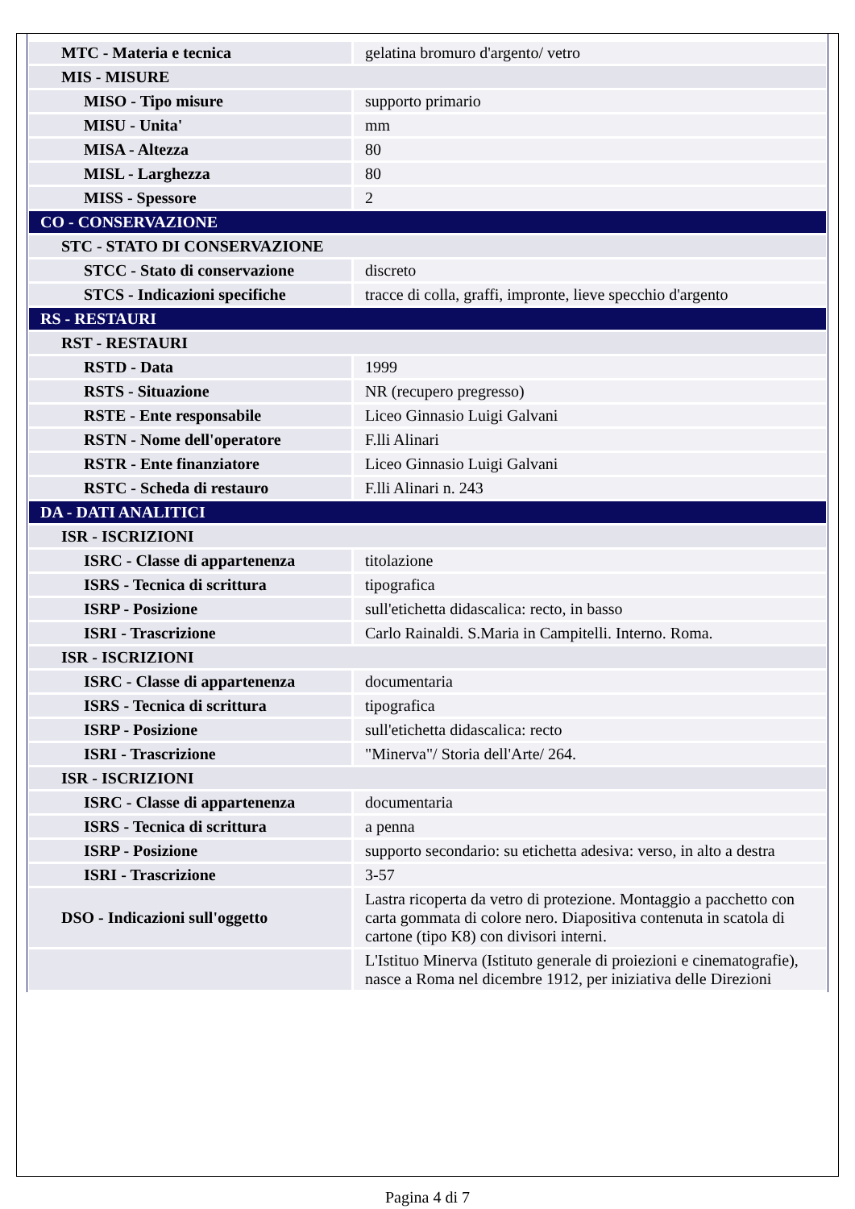| MTC - Materia e tecnica | gelatina bromuro d'argento/ vetro |
| MIS - MISURE | |
| MISO - Tipo misure | supporto primario |
| MISU - Unita' | mm |
| MISA - Altezza | 80 |
| MISL - Larghezza | 80 |
| MISS - Spessore | 2 |
| CO - CONSERVAZIONE | |
| STC - STATO DI CONSERVAZIONE | |
| STCC - Stato di conservazione | discreto |
| STCS - Indicazioni specifiche | tracce di colla, graffi, impronte, lieve specchio d'argento |
| RS - RESTAURI | |
| RST - RESTAURI | |
| RSTD - Data | 1999 |
| RSTS - Situazione | NR (recupero pregresso) |
| RSTE - Ente responsabile | Liceo Ginnasio Luigi Galvani |
| RSTN - Nome dell'operatore | F.lli Alinari |
| RSTR - Ente finanziatore | Liceo Ginnasio Luigi Galvani |
| RSTC - Scheda di restauro | F.lli Alinari n. 243 |
| DA - DATI ANALITICI | |
| ISR - ISCRIZIONI | |
| ISRC - Classe di appartenenza | titolazione |
| ISRS - Tecnica di scrittura | tipografica |
| ISRP - Posizione | sull'etichetta didascalica: recto, in basso |
| ISRI - Trascrizione | Carlo Rainaldi. S.Maria in Campitelli. Interno. Roma. |
| ISR - ISCRIZIONI | |
| ISRC - Classe di appartenenza | documentaria |
| ISRS - Tecnica di scrittura | tipografica |
| ISRP - Posizione | sull'etichetta didascalica: recto |
| ISRI - Trascrizione | "Minerva"/ Storia dell'Arte/ 264. |
| ISR - ISCRIZIONI | |
| ISRC - Classe di appartenenza | documentaria |
| ISRS - Tecnica di scrittura | a penna |
| ISRP - Posizione | supporto secondario: su etichetta adesiva: verso, in alto a destra |
| ISRI - Trascrizione | 3-57 |
| DSO - Indicazioni sull'oggetto | Lastra ricoperta da vetro di protezione. Montaggio a pacchetto con carta gommata di colore nero. Diapositiva contenuta in scatola di cartone (tipo K8) con divisori interni. |
| | L'Istituo Minerva (Istituto generale di proiezioni e cinematografie), nasce a Roma nel dicembre 1912, per iniziativa delle Direzioni |
Pagina 4 di 7